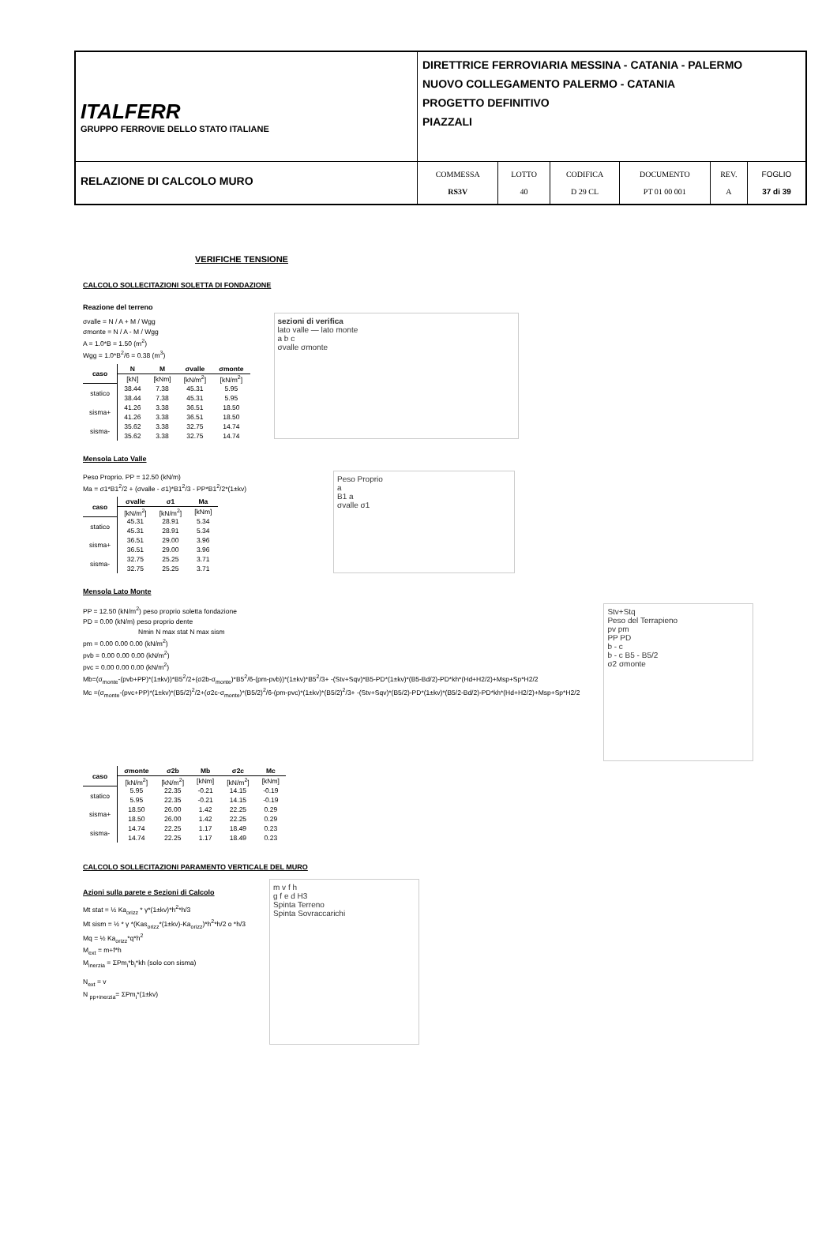| ITALFERR GRUPPO FERROVIE DELLO STATO ITALIANE | DIRETTRICE FERROVIARIA MESSINA - CATANIA - PALERMO NUOVO COLLEGAMENTO PALERMO - CATANIA PROGETTO DEFINITIVO PIAZZALI | | | | | |
| RELAZIONE DI CALCOLO MURO | COMMESSA RS3V | LOTTO 40 | CODIFICA D 29 CL | DOCUMENTO PT 01 00 001 | REV. A | FOGLIO 37 di 39 |
VERIFICHE TENSIONE
CALCOLO SOLLECITAZIONI SOLETTA DI FONDAZIONE
Reazione del terreno
σvalle = N / A + M / Wgg
σmonte = N / A - M / Wgg
A = 1.0*B = 1.50 (m<sup>2</sup>)
Wgg = 1.0*B<sup>2</sup>/6 = 0.38 (m<sup>3</sup>)
| caso | N | M | σvalle | σmonte |
| --- | --- | --- | --- | --- |
| | [kN] | [kNm] | [kN/m<sup>2</sup>] | [kN/m<sup>2</sup>] |
| statico | 38.44 | 7.38 | 45.31 | 5.95 |
| | 38.44 | 7.38 | 45.31 | 5.95 |
| sisma+ | 41.26 | 3.38 | 36.51 | 18.50 |
| | 41.26 | 3.38 | 36.51 | 18.50 |
| sisma- | 35.62 | 3.38 | 32.75 | 14.74 |
| | 35.62 | 3.38 | 32.75 | 14.74 |
sezioni di verifica
lato valle — lato monte
a b c
σvalle σmonte
Mensola Lato Valle
Peso Proprio. PP = 12.50 (kN/m)
Ma = σ1*B1<sup>2</sup>/2 + (σvalle - σ1)*B1<sup>2</sup>/3 - PP*B1<sup>2</sup>/2*(1±kv)
| caso | σvalle | σ1 | Ma |
| --- | --- | --- | --- |
| | [kN/m<sup>2</sup>] | [kN/m<sup>2</sup>] | [kNm] |
| statico | 45.31 | 28.91 | 5.34 |
| | 45.31 | 28.91 | 5.34 |
| sisma+ | 36.51 | 29.00 | 3.96 |
| | 36.51 | 29.00 | 3.96 |
| sisma- | 32.75 | 25.25 | 3.71 |
| | 32.75 | 25.25 | 3.71 |
Peso Proprio
a
B1 a
σvalle σ1
Mensola Lato Monte
PP = 12.50 (kN/m<sup>2</sup>) peso proprio soletta fondazione
PD = 0.00 (kN/m) peso proprio dente
Nmin N max stat N max sism
pm = 0.00 0.00 0.00 (kN/m<sup>2</sup>)
pvb = 0.00 0.00 0.00 (kN/m<sup>2</sup>)
pvc = 0.00 0.00 0.00 (kN/m<sup>2</sup>)
Mb=(σ<sub>monte</sub>-(pvb+PP)*(1±kv))*B5<sup>2</sup>/2+(σ2b-σ<sub>monte</sub>)*B5<sup>2</sup>/6-(pm-pvb))*(1±kv)*B5<sup>2</sup>/3+ -(Stv+Sqv)*B5-PD*(1±kv)*(B5-Bd/2)-PD*kh*(Hd+H2/2)+Msp+Sp*H2/2
Mc =(σ<sub>monte</sub>-(pvc+PP)*(1±kv)*(B5/2)<sup>2</sup>/2+(σ2c-σ<sub>monte</sub>)*(B5/2)<sup>2</sup>/6-(pm-pvc)*(1±kv)*(B5/2)<sup>2</sup>/3+ -(Stv+Sqv)*(B5/2)-PD*(1±kv)*(B5/2-Bd/2)-PD*kh*(Hd+H2/2)+Msp+Sp*H2/2
Stv+Stq
Peso del Terrapieno
pv pm
PP PD
b - c
b - c B5 - B5/2
σ2 σmonte
| caso | σmonte | σ2b | Mb | σ2c | Mc |
| --- | --- | --- | --- | --- | --- |
| | [kN/m<sup>2</sup>] | [kN/m<sup>2</sup>] | [kNm] | [kN/m<sup>2</sup>] | [kNm] |
| statico | 5.95 | 22.35 | -0.21 | 14.15 | -0.19 |
| | 5.95 | 22.35 | -0.21 | 14.15 | -0.19 |
| sisma+ | 18.50 | 26.00 | 1.42 | 22.25 | 0.29 |
| | 18.50 | 26.00 | 1.42 | 22.25 | 0.29 |
| sisma- | 14.74 | 22.25 | 1.17 | 18.49 | 0.23 |
| | 14.74 | 22.25 | 1.17 | 18.49 | 0.23 |
CALCOLO SOLLECITAZIONI PARAMENTO VERTICALE DEL MURO
Azioni sulla parete e Sezioni di Calcolo
Mt stat = ½ Ka<sub>orizz</sub> * γ*(1±kv)*h<sup>2</sup>*h/3
Mt sism = ½ * γ *(Kas<sub>orizz</sub>*(1±kv)-Ka<sub>orizz</sub>)*h<sup>2</sup>*h/2 o *h/3
Mq = ½ Ka<sub>orizz</sub>*q*h<sup>2</sup>
M<sub>ext</sub> = m+f*h
M<sub>inerzia</sub> = ΣPm<sub>i</sub>*b<sub>i</sub>*kh (solo con sisma)
N<sub>ext</sub> = v
N <sub>pp+inerzia</sub>= ΣPm<sub>i</sub>*(1±kv)
m v f h
g f e d H3
Spinta Terreno
Spinta Sovraccarichi